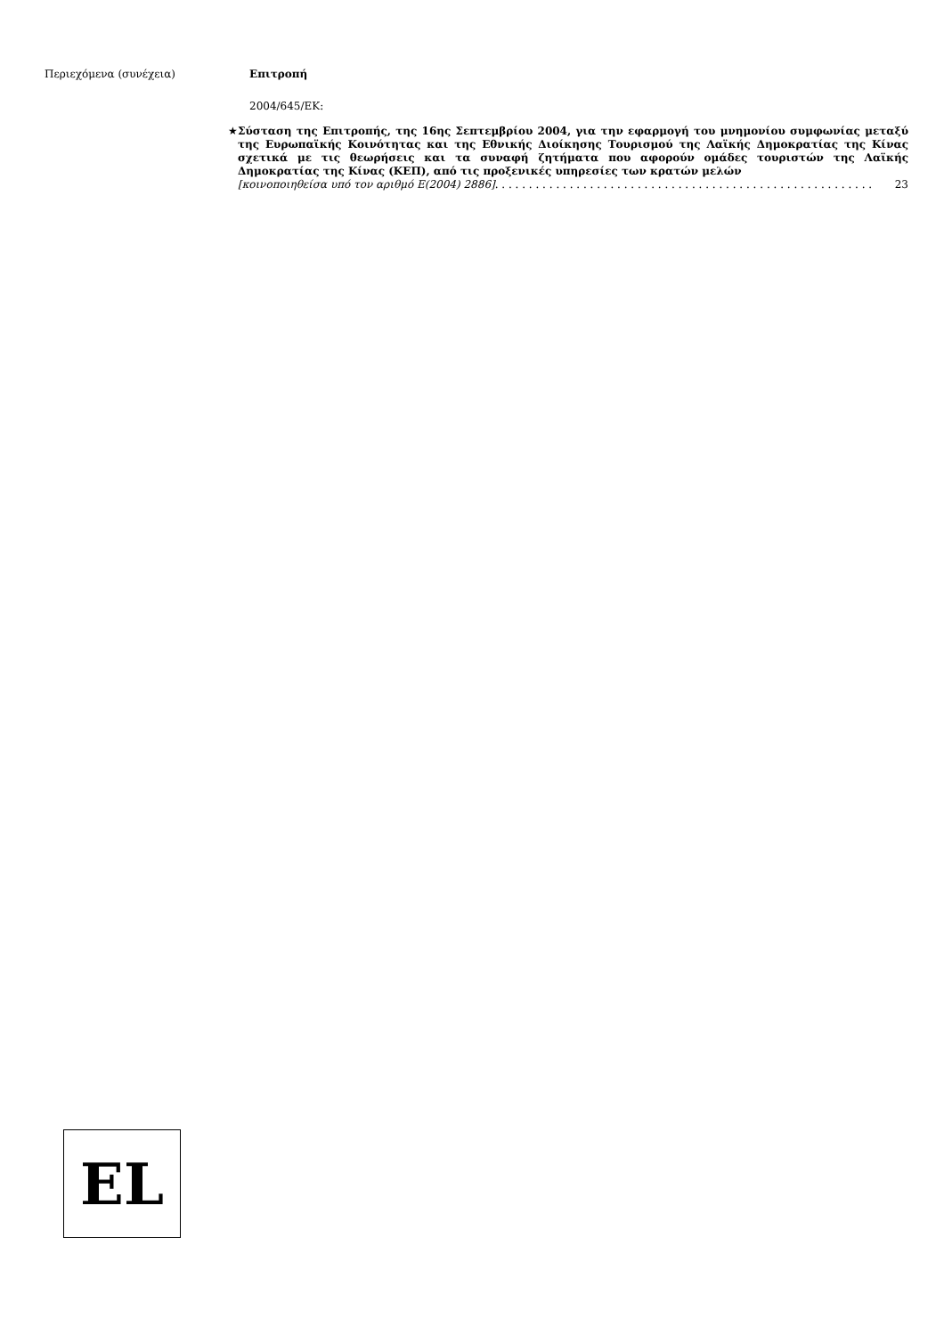Περιεχόμενα (συνέχεια) Επιτροπή
2004/645/ΕΚ:
★
Σύσταση της Επιτροπής, της 16ης Σεπτεμβρίου 2004, για την εφαρμογή του μνημονίου συμφωνίας μεταξύ της Ευρωπαϊκής Κοινότητας και της Εθνικής Διοίκησης Τουρισμού της Λαϊκής Δημοκρατίας της Κίνας σχετικά με τις θεωρήσεις και τα συναφή ζητήματα που αφορούν ομάδες τουριστών της Λαϊκής Δημοκρατίας της Κίνας (ΚΕΠ), από τις προξενικές υπηρεσίες των κρατών μελών
[κοινοποιηθείσα υπό τον αριθμό Ε(2004) 2886] . . . . . . . . . . . . . . . . . . . . . . . . . . . . . . . . . . . . . . . . . . . . . . . . . . . . . . . . 23
EL